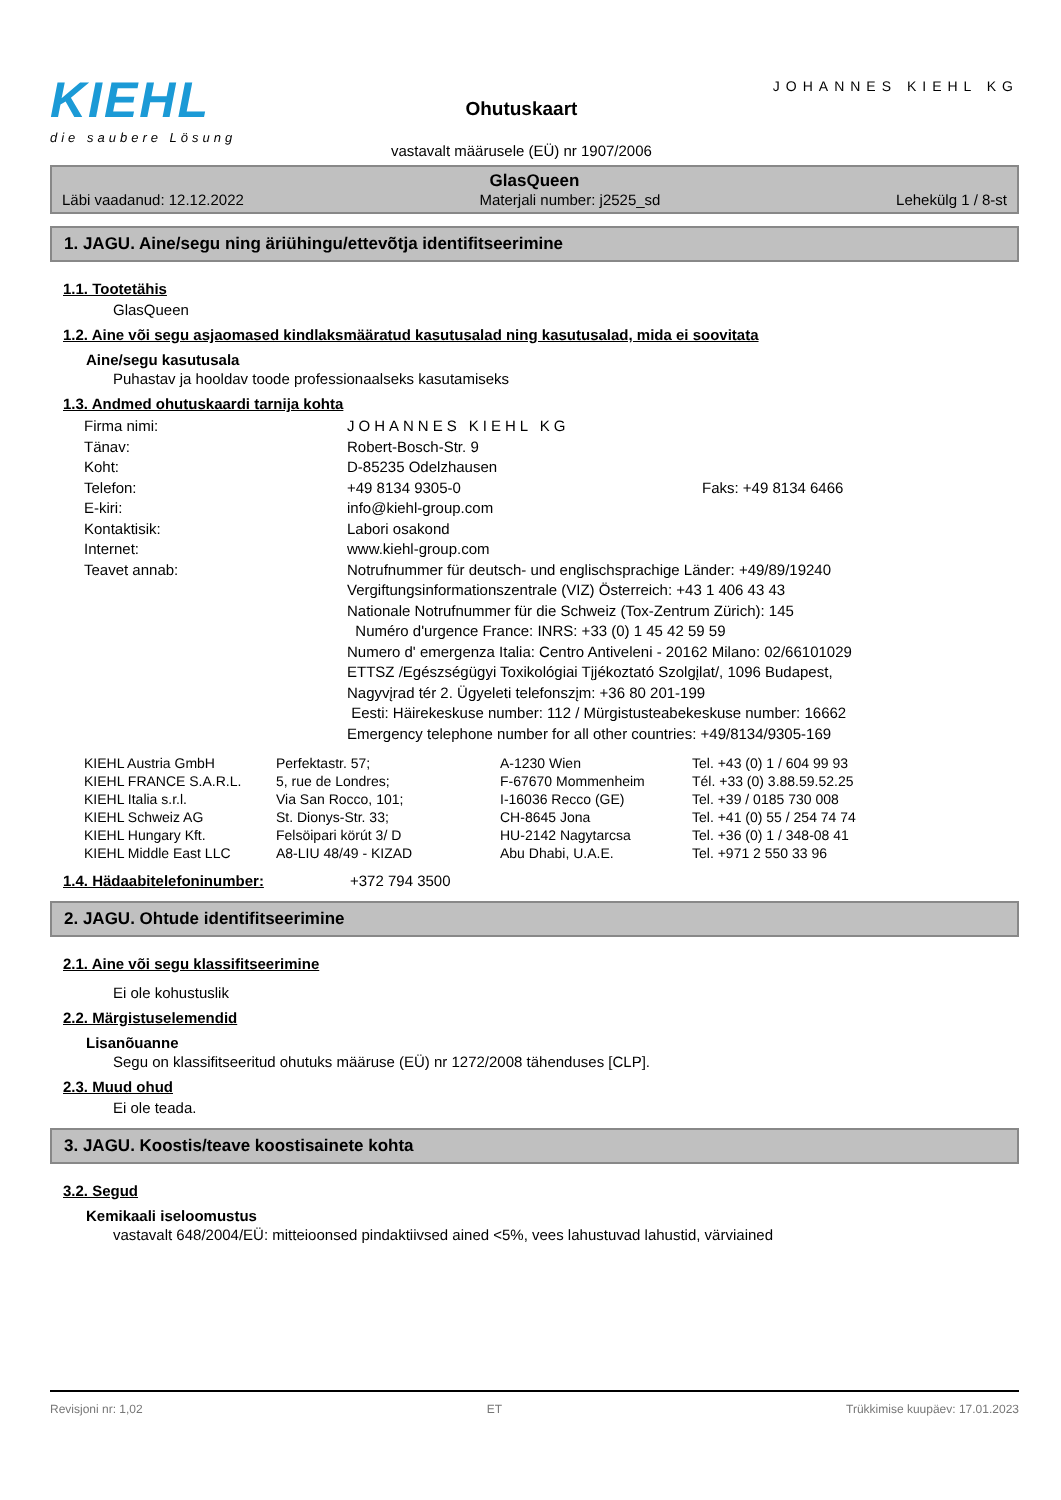KIEHL
die saubere Lösung
Ohutuskaart
vastavalt määrusele (EÜ) nr 1907/2006
JOHANNES KIEHL KG
GlasQueen
Läbi vaadanud: 12.12.2022 Materjali number: j2525_sd Lehekülg 1 / 8-st
1. JAGU. Aine/segu ning äriühingu/ettevõtja identifitseerimine
1.1. Tootetähis
GlasQueen
1.2. Aine või segu asjaomased kindlaksmääratud kasutusalad ning kasutusalad, mida ei soovitata
Aine/segu kasutusala
Puhastav ja hooldav toode professionaalseks kasutamiseks
1.3. Andmed ohutuskaardi tarnija kohta
| Firma nimi: | JOHANNES KIEHL KG | |
| Tänav: | Robert-Bosch-Str. 9 | |
| Koht: | D-85235 Odelzhausen | |
| Telefon: | +49 8134 9305-0 | Faks: +49 8134 6466 |
| E-kiri: | info@kiehl-group.com | |
| Kontaktisik: | Labori osakond | |
| Internet: | www.kiehl-group.com | |
| Teavet annab: | Notrufnummer für deutsch- und englischsprachige Länder: +49/89/19240 Vergiftungsinformationszentrale (VIZ) Österreich: +43 1 406 43 43 Nationale Notrufnummer für die Schweiz (Tox-Zentrum Zürich): 145 Numéro d'urgence France: INRS: +33 (0) 1 45 42 59 59 Numero d' emergenza Italia: Centro Antiveleni - 20162 Milano: 02/66101029 ETTSZ /Egészségügyi Toxikológiai Tįjékoztató Szolgįlat/, 1096 Budapest, Nagyvįrad tér 2. Ügyeleti telefonszįm: +36 80 201-199 Eesti: Häirekeskuse number: 112 / Mürgistusteabekeskuse number: 16662 Emergency telephone number for all other countries: +49/8134/9305-169 | |
| KIEHL Austria GmbH | Perfektastr. 57; | A-1230 Wien | Tel. +43 (0) 1 / 604 99 93 |
| KIEHL FRANCE S.A.R.L. | 5, rue de Londres; | F-67670 Mommenheim | Tél. +33 (0) 3.88.59.52.25 |
| KIEHL Italia s.r.l. | Via San Rocco, 101; | I-16036 Recco (GE) | Tel. +39 / 0185 730 008 |
| KIEHL Schweiz AG | St. Dionys-Str. 33; | CH-8645 Jona | Tel. +41 (0) 55 / 254 74 74 |
| KIEHL Hungary Kft. | Felsöipari körút 3/ D | HU-2142 Nagytarcsa | Tel. +36 (0) 1 / 348-08 41 |
| KIEHL Middle East LLC | A8-LIU 48/49 - KIZAD | Abu Dhabi, U.A.E. | Tel. +971 2 550 33 96 |
1.4. Hädaabitelefoninumber: +372 794 3500
2. JAGU. Ohtude identifitseerimine
2.1. Aine või segu klassifitseerimine
Ei ole kohustuslik
2.2. Märgistuselemendid
Lisanõuanne
Segu on klassifitseeritud ohutuks määruse (EÜ) nr 1272/2008 tähenduses [CLP].
2.3. Muud ohud
Ei ole teada.
3. JAGU. Koostis/teave koostisainete kohta
3.2. Segud
Kemikaali iseloomustus
vastavalt 648/2004/EÜ: mitteioonsed pindaktiivsed ained <5%, vees lahustuvad lahustid, värviained
Revisjoni nr: 1,02 ET Trükkimise kuupäev: 17.01.2023